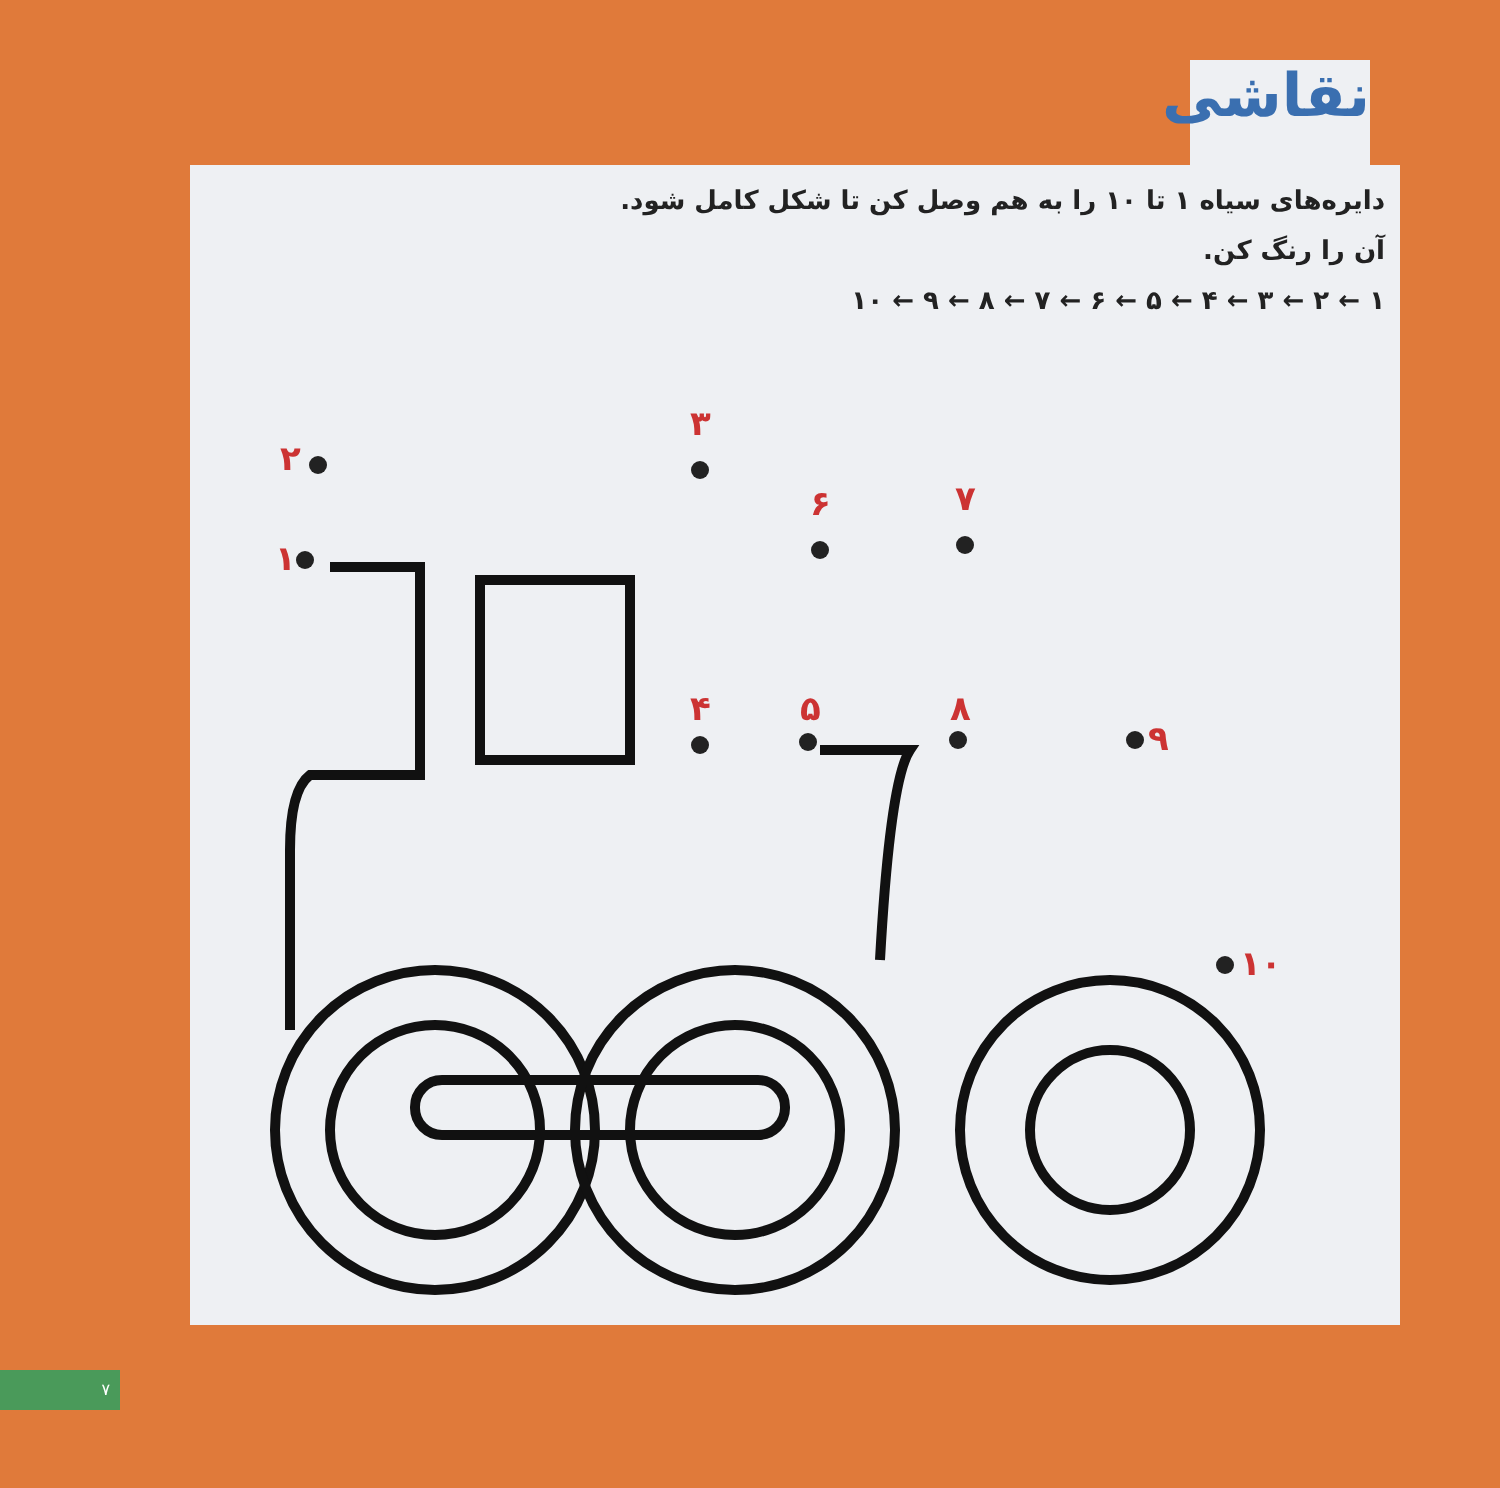نقاشی
دایره‌های سیاه ۱ تا ۱۰ را به هم وصل کن تا شکل کامل شود.
آن را رنگ کن.
۱ ← ۲ ← ۳ ← ۴ ← ۵ ← ۶ ← ۷ ← ۸ ← ۹ ← ۱۰
۲
۳
۶
۷
۱
۴
۵
۸
۹
۱۰
۷